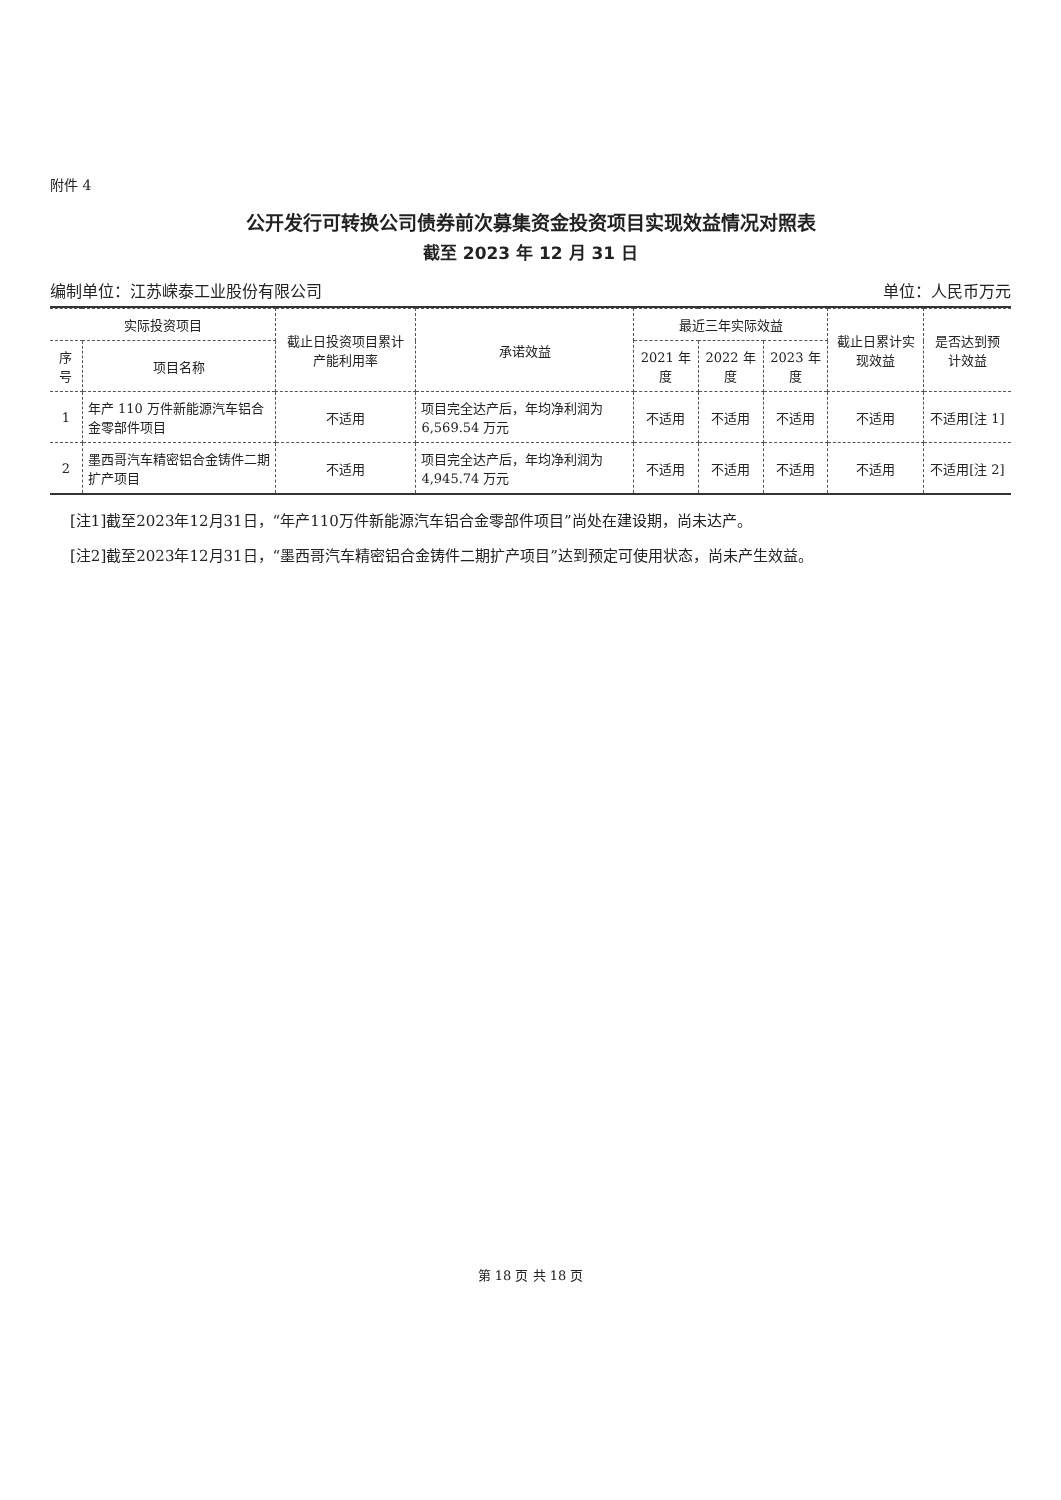附件 4
公开发行可转换公司债券前次募集资金投资项目实现效益情况对照表
截至 2023 年 12 月 31 日
编制单位：江苏嵘泰工业股份有限公司 单位：人民币万元
| 实际投资项目 | | 截止日投资项目累计产能利用率 | 承诺效益 | 最近三年实际效益 | | | 截止日累计实现效益 | 是否达到预计效益 |
| --- | --- | --- | --- | --- | --- | --- | --- | --- |
| 序号 | 项目名称 | | | 2021 年度 | 2022 年度 | 2023 年度 | | |
| 1 | 年产 110 万件新能源汽车铝合金零部件项目 | 不适用 | 项目完全达产后，年均净利润为 6,569.54 万元 | 不适用 | 不适用 | 不适用 | 不适用 | 不适用[注 1] |
| 2 | 墨西哥汽车精密铝合金铸件二期扩产项目 | 不适用 | 项目完全达产后，年均净利润为 4,945.74 万元 | 不适用 | 不适用 | 不适用 | 不适用 | 不适用[注 2] |
[注1]截至2023年12月31日，“年产110万件新能源汽车铝合金零部件项目”尚处在建设期，尚未达产。
[注2]截至2023年12月31日，“墨西哥汽车精密铝合金铸件二期扩产项目”达到预定可使用状态，尚未产生效益。
第 18 页 共 18 页